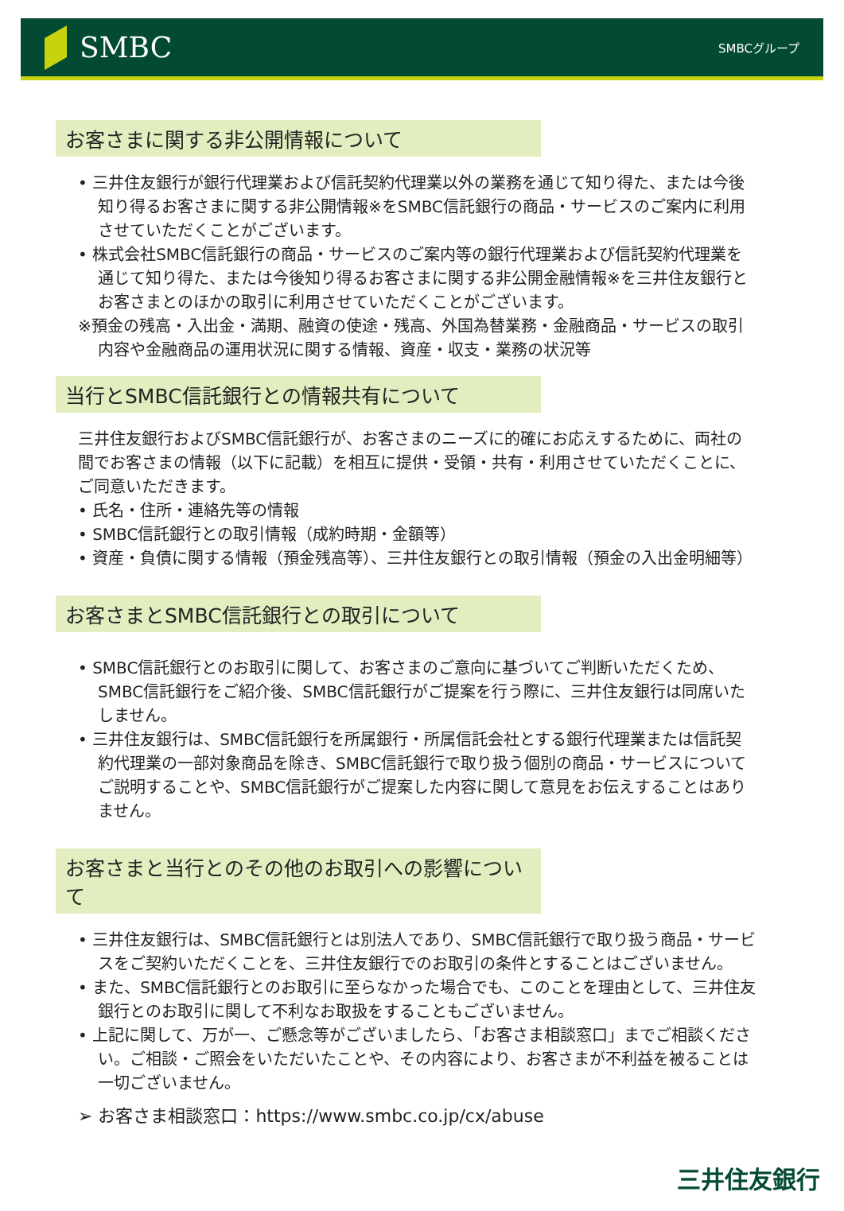SMBC
SMBCグループ
お客さまに関する非公開情報について
• 三井住友銀行が銀行代理業および信託契約代理業以外の業務を通じて知り得た、または今後知り得るお客さまに関する非公開情報※をSMBC信託銀行の商品・サービスのご案内に利用させていただくことがございます。
• 株式会社SMBC信託銀行の商品・サービスのご案内等の銀行代理業および信託契約代理業を通じて知り得た、または今後知り得るお客さまに関する非公開金融情報※を三井住友銀行とお客さまとのほかの取引に利用させていただくことがございます。
※預金の残高・入出金・満期、融資の使途・残高、外国為替業務・金融商品・サービスの取引内容や金融商品の運用状況に関する情報、資産・収支・業務の状況等
当行とSMBC信託銀行との情報共有について
三井住友銀行およびSMBC信託銀行が、お客さまのニーズに的確にお応えするために、両社の間でお客さまの情報（以下に記載）を相互に提供・受領・共有・利用させていただくことに、ご同意いただきます。
• 氏名・住所・連絡先等の情報
• SMBC信託銀行との取引情報（成約時期・金額等）
• 資産・負債に関する情報（預金残高等）、三井住友銀行との取引情報（預金の入出金明細等）
お客さまとSMBC信託銀行との取引について
• SMBC信託銀行とのお取引に関して、お客さまのご意向に基づいてご判断いただくため、SMBC信託銀行をご紹介後、SMBC信託銀行がご提案を行う際に、三井住友銀行は同席いたしません。
• 三井住友銀行は、SMBC信託銀行を所属銀行・所属信託会社とする銀行代理業または信託契約代理業の一部対象商品を除き、SMBC信託銀行で取り扱う個別の商品・サービスについてご説明することや、SMBC信託銀行がご提案した内容に関して意見をお伝えすることはありません。
お客さまと当行とのその他のお取引への影響について
• 三井住友銀行は、SMBC信託銀行とは別法人であり、SMBC信託銀行で取り扱う商品・サービスをご契約いただくことを、三井住友銀行でのお取引の条件とすることはございません。
• また、SMBC信託銀行とのお取引に至らなかった場合でも、このことを理由として、三井住友銀行とのお取引に関して不利なお取扱をすることもございません。
• 上記に関して、万が一、ご懸念等がございましたら、「お客さま相談窓口」までご相談ください。ご相談・ご照会をいただいたことや、その内容により、お客さまが不利益を被ることは一切ございません。
➢ お客さま相談窓口：https://www.smbc.co.jp/cx/abuse
三井住友銀行